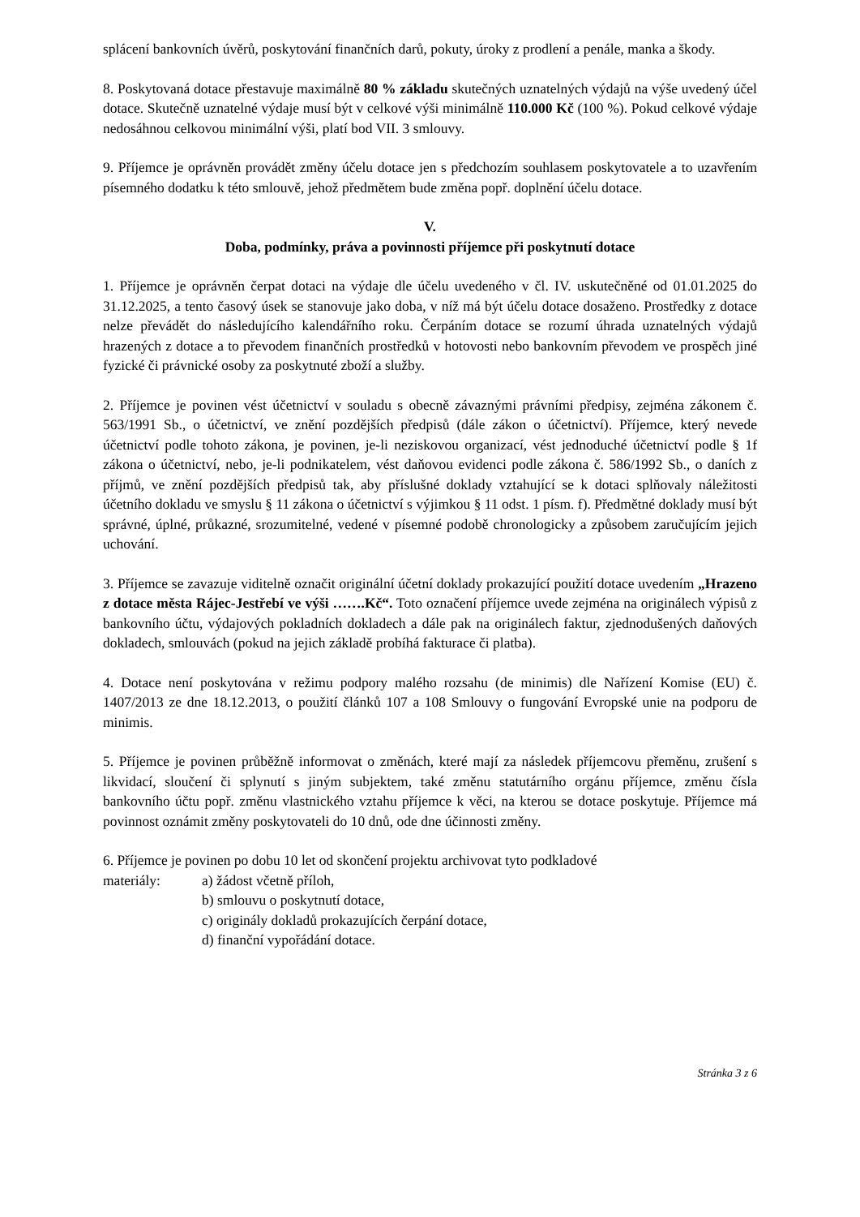splácení bankovních úvěrů, poskytování finančních darů, pokuty, úroky z prodlení a penále, manka a škody.
8. Poskytovaná dotace přestavuje maximálně 80 % základu skutečných uznatelných výdajů na výše uvedený účel dotace. Skutečně uznatelné výdaje musí být v celkové výši minimálně 110.000 Kč (100 %). Pokud celkové výdaje nedosáhnou celkovou minimální výši, platí bod VII. 3 smlouvy.
9. Příjemce je oprávněn provádět změny účelu dotace jen s předchozím souhlasem poskytovatele a to uzavřením písemného dodatku k této smlouvě, jehož předmětem bude změna popř. doplnění účelu dotace.
V.
Doba, podmínky, práva a povinnosti příjemce při poskytnutí dotace
1. Příjemce je oprávněn čerpat dotaci na výdaje dle účelu uvedeného v čl. IV. uskutečněné od 01.01.2025 do 31.12.2025, a tento časový úsek se stanovuje jako doba, v níž má být účelu dotace dosaženo. Prostředky z dotace nelze převádět do následujícího kalendářního roku. Čerpáním dotace se rozumí úhrada uznatelných výdajů hrazených z dotace a to převodem finančních prostředků v hotovosti nebo bankovním převodem ve prospěch jiné fyzické či právnické osoby za poskytnuté zboží a služby.
2. Příjemce je povinen vést účetnictví v souladu s obecně závaznými právními předpisy, zejména zákonem č. 563/1991 Sb., o účetnictví, ve znění pozdějších předpisů (dále zákon o účetnictví). Příjemce, který nevede účetnictví podle tohoto zákona, je povinen, je-li neziskovou organizací, vést jednoduché účetnictví podle § 1f zákona o účetnictví, nebo, je-li podnikatelem, vést daňovou evidenci podle zákona č. 586/1992 Sb., o daních z příjmů, ve znění pozdějších předpisů tak, aby příslušné doklady vztahující se k dotaci splňovaly náležitosti účetního dokladu ve smyslu § 11 zákona o účetnictví s výjimkou § 11 odst. 1 písm. f). Předmětné doklady musí být správné, úplné, průkazné, srozumitelné, vedené v písemné podobě chronologicky a způsobem zaručujícím jejich uchování.
3. Příjemce se zavazuje viditelně označit originální účetní doklady prokazující použití dotace uvedením „Hrazeno z dotace města Rájec-Jestřebí ve výši …….Kč“. Toto označení příjemce uvede zejména na originálech výpisů z bankovního účtu, výdajových pokladních dokladech a dále pak na originálech faktur, zjednodušených daňových dokladech, smlouvách (pokud na jejich základě probíhá fakturace či platba).
4. Dotace není poskytována v režimu podpory malého rozsahu (de minimis) dle Nařízení Komise (EU) č. 1407/2013 ze dne 18.12.2013, o použití článků 107 a 108 Smlouvy o fungování Evropské unie na podporu de minimis.
5. Příjemce je povinen průběžně informovat o změnách, které mají za následek příjemcovu přeměnu, zrušení s likvidací, sloučení či splynutí s jiným subjektem, také změnu statutárního orgánu příjemce, změnu čísla bankovního účtu popř. změnu vlastnického vztahu příjemce k věci, na kterou se dotace poskytuje. Příjemce má povinnost oznámit změny poskytovateli do 10 dnů, ode dne účinnosti změny.
6. Příjemce je povinen po dobu 10 let od skončení projektu archivovat tyto podkladové
materiály: a) žádost včetně příloh,
b) smlouvu o poskytnutí dotace,
c) originály dokladů prokazujících čerpání dotace,
d) finanční vypořádání dotace.
Stránka 3 z 6